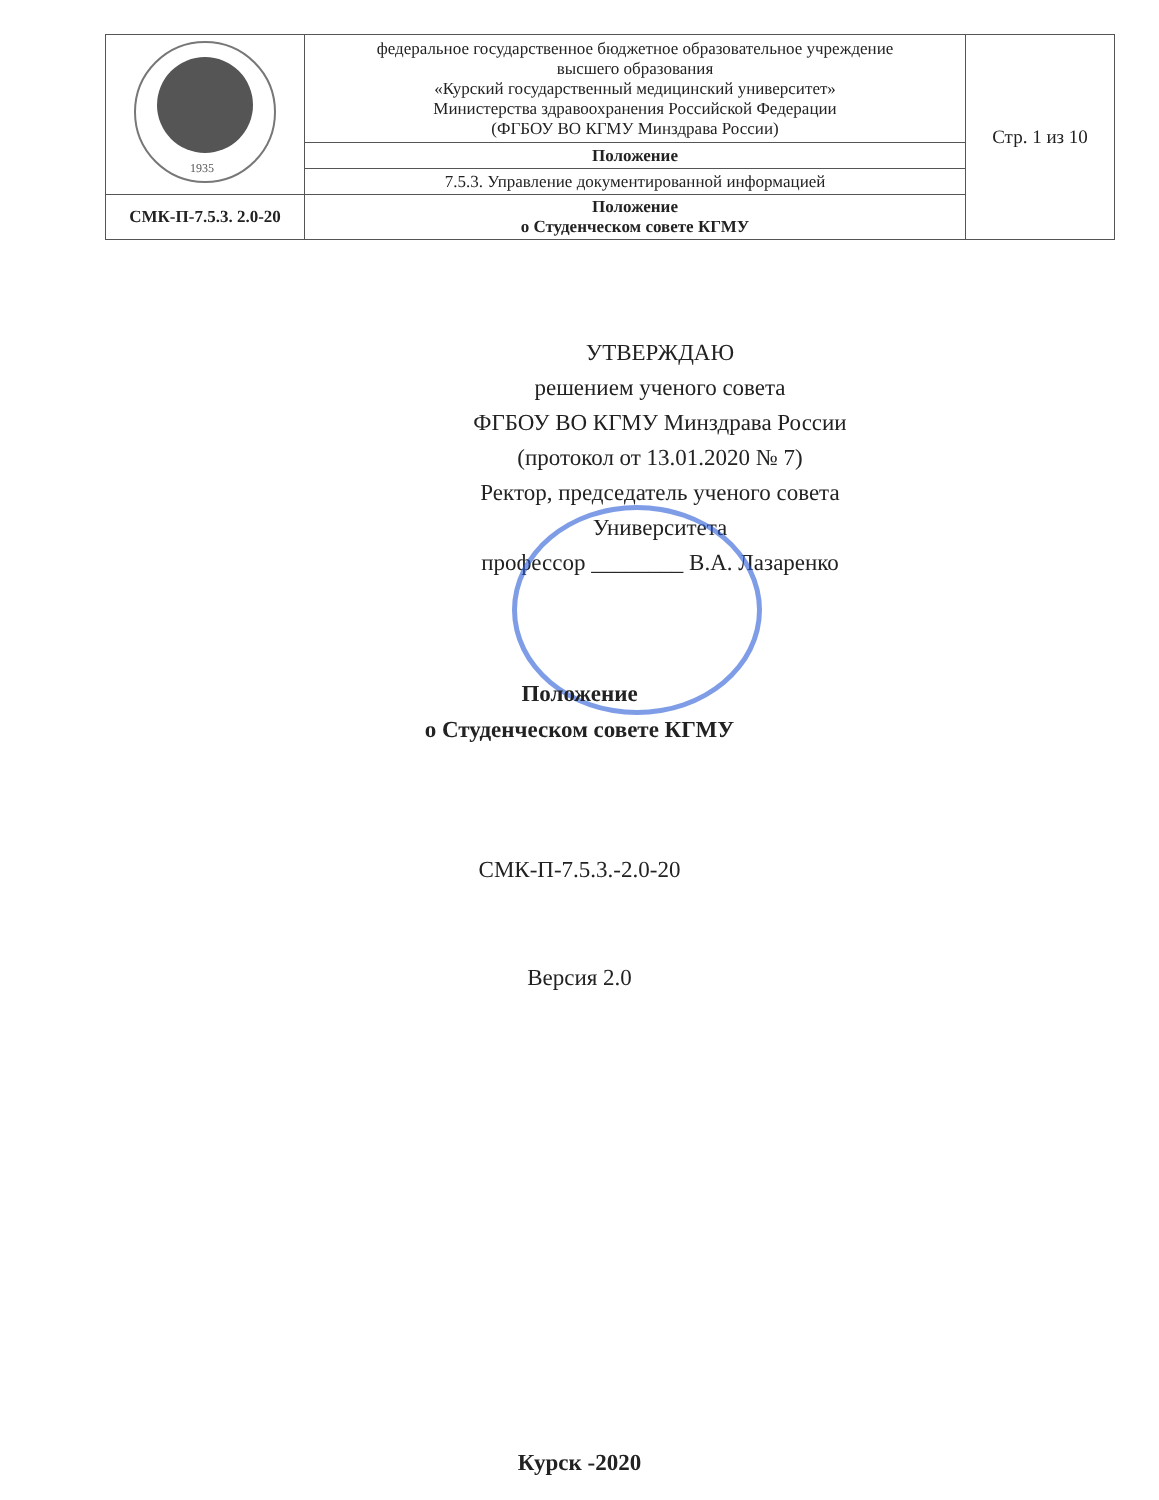| 1935 | федеральное государственное бюджетное образовательное учреждение высшего образования «Курский государственный медицинский университет» Министерства здравоохранения Российской Федерации (ФГБОУ ВО КГМУ Минздрава России) | Стр. 1 из 10 |
| | Положение | |
| | 7.5.3. Управление документированной информацией | |
| СМК-П-7.5.3. 2.0-20 | Положение о Студенческом совете КГМУ | |
УТВЕРЖДАЮ
решением ученого совета
ФГБОУ ВО КГМУ Минздрава России
(протокол от 13.01.2020 № 7)
Ректор, председатель ученого совета Университета
профессор ________ В.А. Лазаренко
Положение
о Студенческом совете КГМУ
СМК-П-7.5.3.-2.0-20
Версия 2.0
Курск -2020